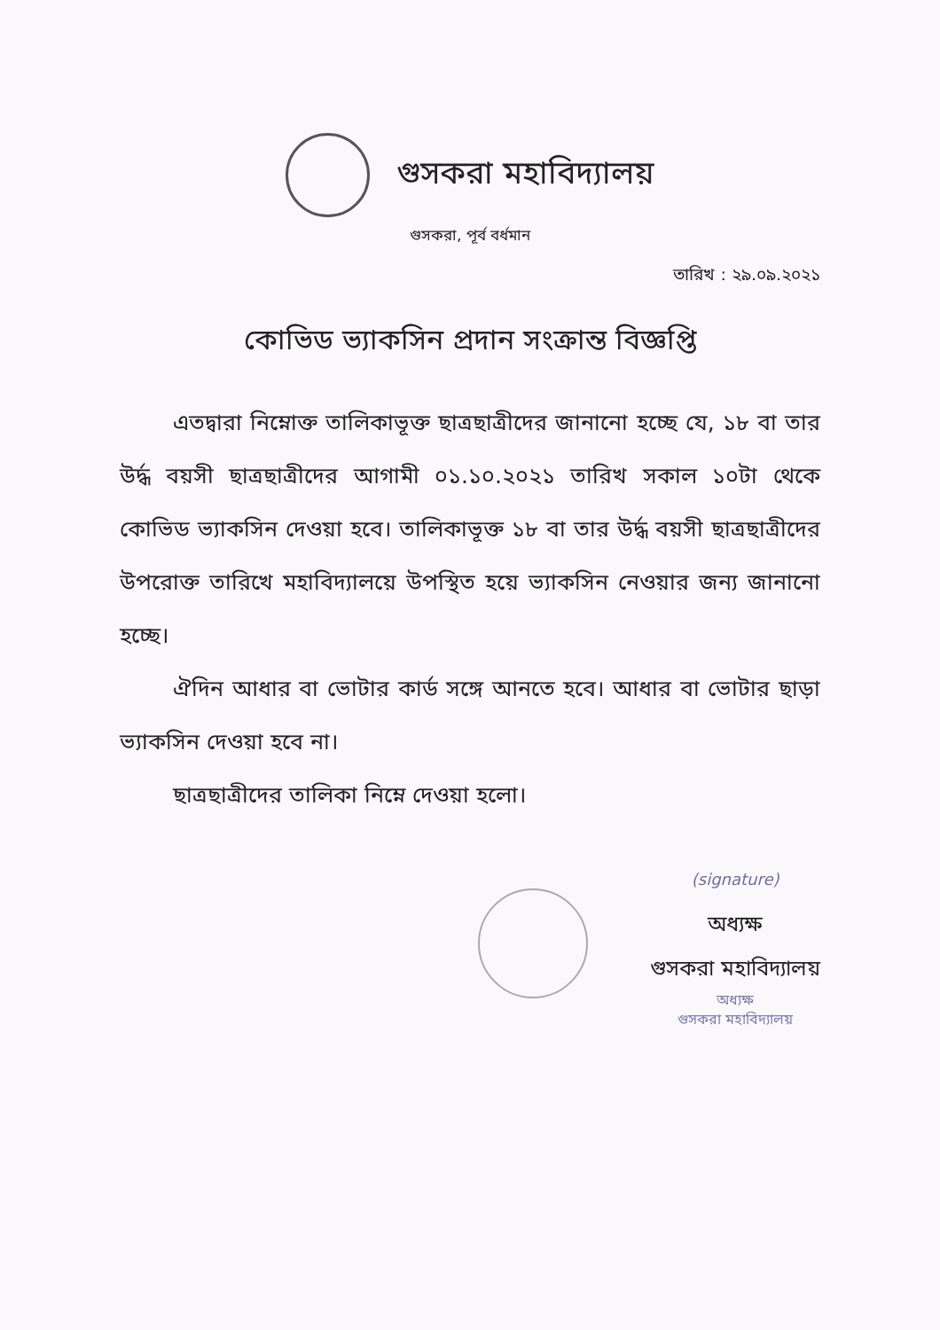গুসকরা মহাবিদ্যালয়
গুসকরা, পূর্ব বর্ধমান
তারিখ : ২৯.০৯.২০২১
কোভিড ভ্যাকসিন প্রদান সংক্রান্ত বিজ্ঞপ্তি
এতদ্বারা নিম্নোক্ত তালিকাভূক্ত ছাত্রছাত্রীদের জানানো হচ্ছে যে, ১৮ বা তার উর্দ্ধ বয়সী ছাত্রছাত্রীদের আগামী ০১.১০.২০২১ তারিখ সকাল ১০টা থেকে কোভিড ভ্যাকসিন দেওয়া হবে। তালিকাভূক্ত ১৮ বা তার উর্দ্ধ বয়সী ছাত্রছাত্রীদের উপরোক্ত তারিখে মহাবিদ্যালয়ে উপস্থিত হয়ে ভ্যাকসিন নেওয়ার জন্য জানানো হচ্ছে।
ঐদিন আধার বা ভোটার কার্ড সঙ্গে আনতে হবে। আধার বা ভোটার ছাড়া ভ্যাকসিন দেওয়া হবে না।
ছাত্রছাত্রীদের তালিকা নিম্নে দেওয়া হলো।
(signature)
অধ্যক্ষ
গুসকরা মহাবিদ্যালয়
অধ্যক্ষ
গুসকরা মহাবিদ্যালয়